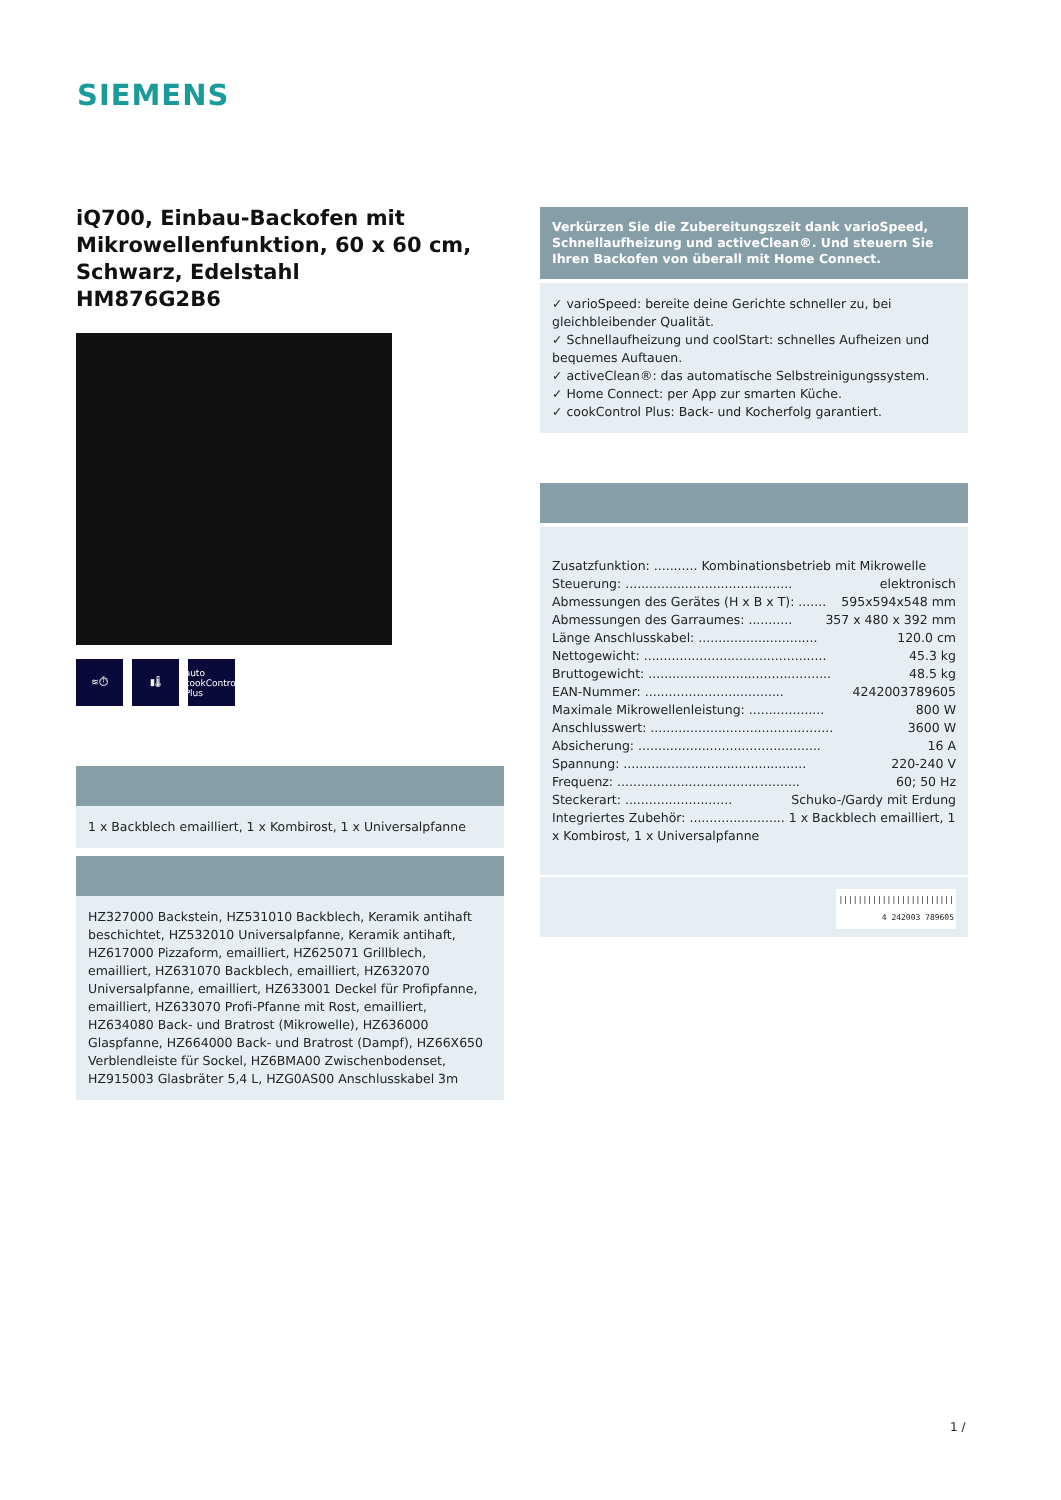SIEMENS
iQ700, Einbau-Backofen mit Mikrowellenfunktion, 60 x 60 cm, Schwarz, Edelstahl
HM876G2B6
≋⏱ ▮🌡 auto
cookControl Plus
1 x Backblech emailliert, 1 x Kombirost, 1 x Universalpfanne
HZ327000 Backstein, HZ531010 Backblech, Keramik antihaft beschichtet, HZ532010 Universalpfanne, Keramik antihaft, HZ617000 Pizzaform, emailliert, HZ625071 Grillblech, emailliert, HZ631070 Backblech, emailliert, HZ632070 Universalpfanne, emailliert, HZ633001 Deckel für Profipfanne, emailliert, HZ633070 Profi-Pfanne mit Rost, emailliert, HZ634080 Back- und Bratrost (Mikrowelle), HZ636000 Glaspfanne, HZ664000 Back- und Bratrost (Dampf), HZ66X650 Verblendleiste für Sockel, HZ6BMA00 Zwischenbodenset, HZ915003 Glasbräter 5,4 L, HZG0AS00 Anschlusskabel 3m
Verkürzen Sie die Zubereitungszeit dank varioSpeed, Schnellaufheizung und activeClean®. Und steuern Sie Ihren Backofen von überall mit Home Connect.
✓ varioSpeed: bereite deine Gerichte schneller zu, bei gleichbleibender Qualität.
✓ Schnellaufheizung und coolStart: schnelles Aufheizen und bequemes Auftauen.
✓ activeClean®: das automatische Selbstreinigungssystem.
✓ Home Connect: per App zur smarten Küche.
✓ cookControl Plus: Back- und Kocherfolg garantiert.
Zusatzfunktion: ........... Kombinationsbetrieb mit Mikrowelle
Steuerung: .......................................... elektronisch
Abmessungen des Gerätes (H x B x T): ....... 595x594x548 mm
Abmessungen des Garraumes: ........... 357 x 480 x 392 mm
Länge Anschlusskabel: .............................. 120.0 cm
Nettogewicht: .............................................. 45.3 kg
Bruttogewicht: .............................................. 48.5 kg
EAN-Nummer: ................................... 4242003789605
Maximale Mikrowellenleistung: ................... 800 W
Anschlusswert: .............................................. 3600 W
Absicherung: .............................................. 16 A
Spannung: .............................................. 220-240 V
Frequenz: .............................................. 60; 50 Hz
Steckerart: ........................... Schuko-/Gardy mit Erdung
Integriertes Zubehör: ........................ 1 x Backblech emailliert, 1 x Kombirost, 1 x Universalpfanne
||||||||||||||||||||||||
4 242003 789605
1 /